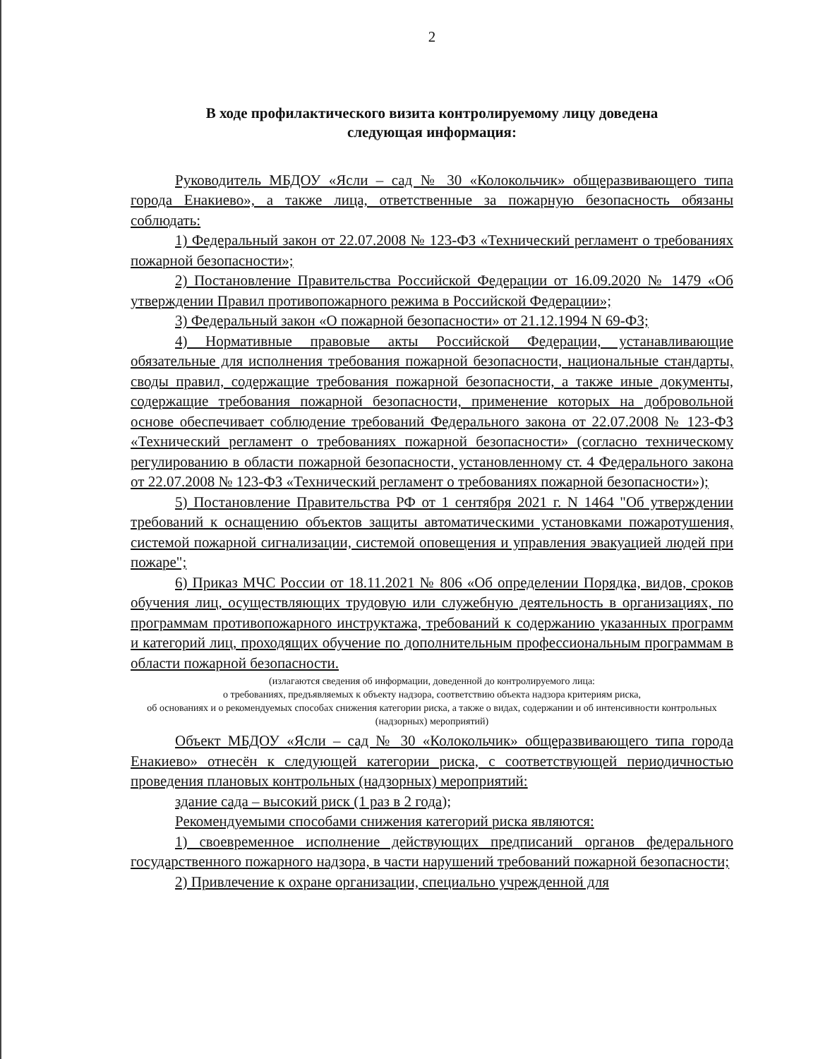2
В ходе профилактического визита контролируемому лицу доведена
следующая информация:
Руководитель МБДОУ «Ясли – сад № 30 «Колокольчик» общеразвивающего типа города Енакиево», а также лица, ответственные за пожарную безопасность обязаны соблюдать:
1) Федеральный закон от 22.07.2008 № 123-ФЗ «Технический регламент о требованиях пожарной безопасности»;
2) Постановление Правительства Российской Федерации от 16.09.2020 № 1479 «Об утверждении Правил противопожарного режима в Российской Федерации»;
3) Федеральный закон «О пожарной безопасности» от 21.12.1994 N 69-ФЗ;
4) Нормативные правовые акты Российской Федерации, устанавливающие обязательные для исполнения требования пожарной безопасности, национальные стандарты, своды правил, содержащие требования пожарной безопасности, а также иные документы, содержащие требования пожарной безопасности, применение которых на добровольной основе обеспечивает соблюдение требований Федерального закона от 22.07.2008 № 123-ФЗ «Технический регламент о требованиях пожарной безопасности» (согласно техническому регулированию в области пожарной безопасности, установленному ст. 4 Федерального закона от 22.07.2008 № 123-ФЗ «Технический регламент о требованиях пожарной безопасности»);
5) Постановление Правительства РФ от 1 сентября 2021 г. N 1464 "Об утверждении требований к оснащению объектов защиты автоматическими установками пожаротушения, системой пожарной сигнализации, системой оповещения и управления эвакуацией людей при пожаре";
6) Приказ МЧС России от 18.11.2021 № 806 «Об определении Порядка, видов, сроков обучения лиц, осуществляющих трудовую или служебную деятельность в организациях, по программам противопожарного инструктажа, требований к содержанию указанных программ и категорий лиц, проходящих обучение по дополнительным профессиональным программам в области пожарной безопасности.
(излагаются сведения об информации, доведенной до контролируемого лица:
о требованиях, предъявляемых к объекту надзора, соответствию объекта надзора критериям риска,
об основаниях и о рекомендуемых способах снижения категории риска, а также о видах, содержании и об интенсивности контрольных (надзорных) мероприятий)
Объект МБДОУ «Ясли – сад № 30 «Колокольчик» общеразвивающего типа города Енакиево» отнесён к следующей категории риска, с соответствующей периодичностью проведения плановых контрольных (надзорных) мероприятий:
здание сада – высокий риск (1 раз в 2 года);
Рекомендуемыми способами снижения категорий риска являются:
1) своевременное исполнение действующих предписаний органов федерального государственного пожарного надзора, в части нарушений требований пожарной безопасности;
2) Привлечение к охране организации, специально учрежденной для